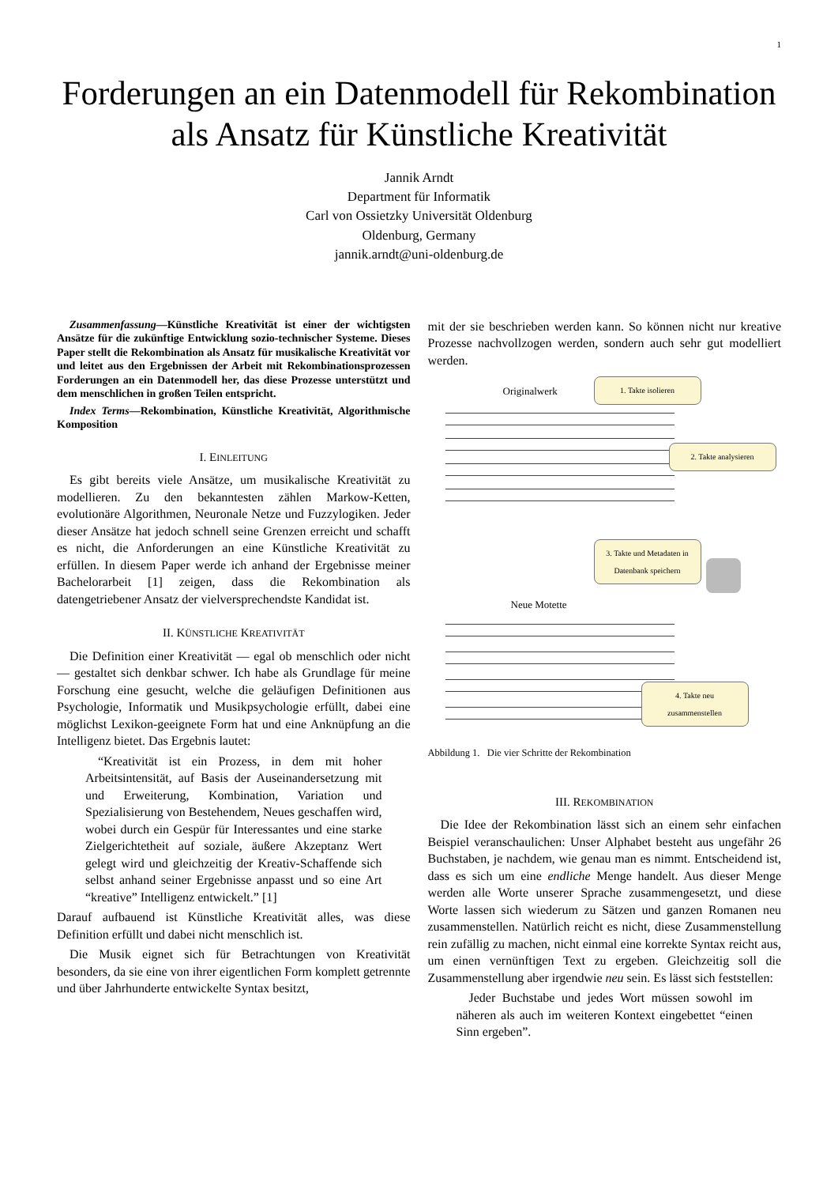1
Forderungen an ein Datenmodell für Rekombination als Ansatz für Künstliche Kreativität
Jannik Arndt
Department für Informatik
Carl von Ossietzky Universität Oldenburg
Oldenburg, Germany
jannik.arndt@uni-oldenburg.de
Zusammenfassung—Künstliche Kreativität ist einer der wichtigsten Ansätze für die zukünftige Entwicklung sozio-technischer Systeme. Dieses Paper stellt die Rekombination als Ansatz für musikalische Kreativität vor und leitet aus den Ergebnissen der Arbeit mit Rekombinationsprozessen Forderungen an ein Datenmodell her, das diese Prozesse unterstützt und dem menschlichen in großen Teilen entspricht.
Index Terms—Rekombination, Künstliche Kreativität, Algorithmische Komposition
I. EINLEITUNG
Es gibt bereits viele Ansätze, um musikalische Kreativität zu modellieren. Zu den bekanntesten zählen Markow-Ketten, evolutionäre Algorithmen, Neuronale Netze und Fuzzylogiken. Jeder dieser Ansätze hat jedoch schnell seine Grenzen erreicht und schafft es nicht, die Anforderungen an eine Künstliche Kreativität zu erfüllen. In diesem Paper werde ich anhand der Ergebnisse meiner Bachelorarbeit [1] zeigen, dass die Rekombination als datengetriebener Ansatz der vielversprechendste Kandidat ist.
II. KÜNSTLICHE KREATIVITÄT
Die Definition einer Kreativität — egal ob menschlich oder nicht — gestaltet sich denkbar schwer. Ich habe als Grundlage für meine Forschung eine gesucht, welche die geläufigen Definitionen aus Psychologie, Informatik und Musikpsychologie erfüllt, dabei eine möglichst Lexikon-geeignete Form hat und eine Anknüpfung an die Intelligenz bietet. Das Ergebnis lautet:
“Kreativität ist ein Prozess, in dem mit hoher Arbeitsintensität, auf Basis der Auseinandersetzung mit und Erweiterung, Kombination, Variation und Spezialisierung von Bestehendem, Neues geschaffen wird, wobei durch ein Gespür für Interessantes und eine starke Zielgerichtetheit auf soziale, äußere Akzeptanz Wert gelegt wird und gleichzeitig der Kreativ-Schaffende sich selbst anhand seiner Ergebnisse anpasst und so eine Art “kreative” Intelligenz entwickelt.” [1]
Darauf aufbauend ist Künstliche Kreativität alles, was diese Definition erfüllt und dabei nicht menschlich ist.
Die Musik eignet sich für Betrachtungen von Kreativität besonders, da sie eine von ihrer eigentlichen Form komplett getrennte und über Jahrhunderte entwickelte Syntax besitzt,
mit der sie beschrieben werden kann. So können nicht nur kreative Prozesse nachvollzogen werden, sondern auch sehr gut modelliert werden.
Originalwerk
1. Takte isolieren
2. Takte analysieren
3. Takte und Metadaten in Datenbank speichern
Neue Motette
4. Takte neu zusammenstellen
Abbildung 1. Die vier Schritte der Rekombination
III. REKOMBINATION
Die Idee der Rekombination lässt sich an einem sehr einfachen Beispiel veranschaulichen: Unser Alphabet besteht aus ungefähr 26 Buchstaben, je nachdem, wie genau man es nimmt. Entscheidend ist, dass es sich um eine endliche Menge handelt. Aus dieser Menge werden alle Worte unserer Sprache zusammengesetzt, und diese Worte lassen sich wiederum zu Sätzen und ganzen Romanen neu zusammenstellen. Natürlich reicht es nicht, diese Zusammenstellung rein zufällig zu machen, nicht einmal eine korrekte Syntax reicht aus, um einen vernünftigen Text zu ergeben. Gleichzeitig soll die Zusammenstellung aber irgendwie neu sein. Es lässt sich feststellen:
Jeder Buchstabe und jedes Wort müssen sowohl im näheren als auch im weiteren Kontext eingebettet “einen Sinn ergeben”.